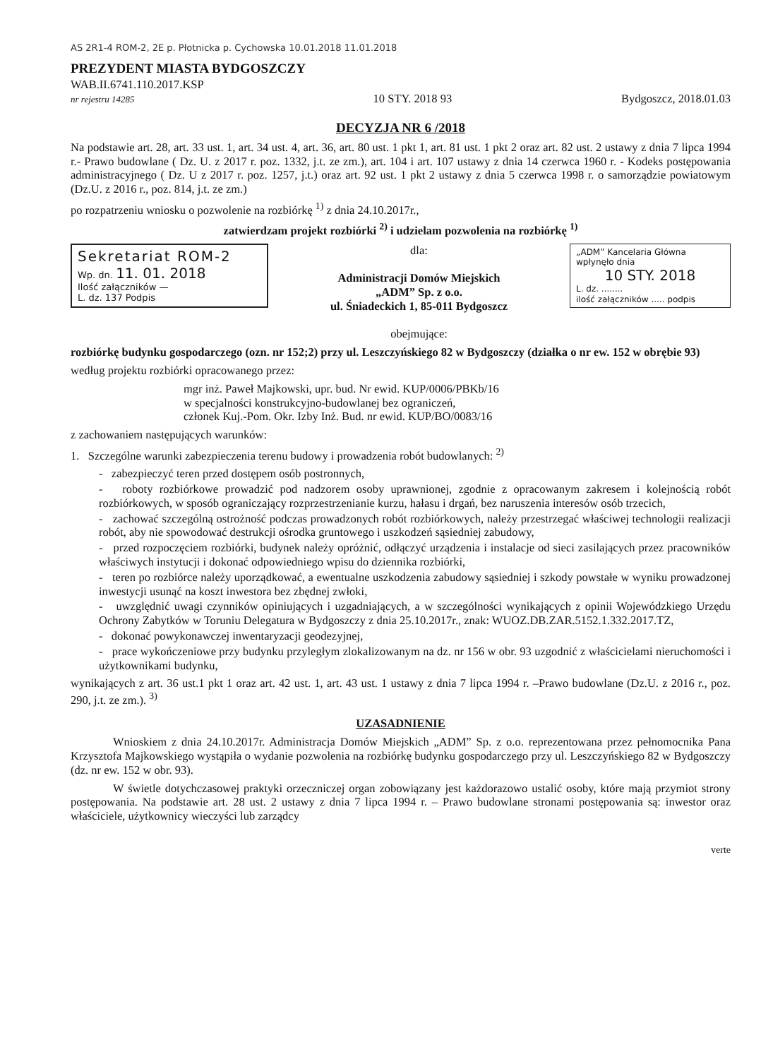AS 2R1-4 ROM-2, 2E p. Płotnicka p. Cychowska 10.01.2018 11.01.2018
PREZYDENT MIASTA BYDGOSZCZY
WAB.II.6741.110.2017.KSP
nr rejestru 14285
10 STY. 2018 93
Bydgoszcz, 2018.01.03
DECYZJA NR 6 /2018
Na podstawie art. 28, art. 33 ust. 1, art. 34 ust. 4, art. 36, art. 80 ust. 1 pkt 1, art. 81 ust. 1 pkt 2 oraz art. 82 ust. 2 ustawy z dnia 7 lipca 1994 r.- Prawo budowlane ( Dz. U. z 2017 r. poz. 1332, j.t. ze zm.), art. 104 i art. 107 ustawy z dnia 14 czerwca 1960 r. - Kodeks postępowania administracyjnego ( Dz. U z 2017 r. poz. 1257, j.t.) oraz art. 92 ust. 1 pkt 2 ustawy z dnia 5 czerwca 1998 r. o samorządzie powiatowym (Dz.U. z 2016 r., poz. 814, j.t. ze zm.)
po rozpatrzeniu wniosku o pozwolenie na rozbiórkę <sup>1)</sup> z dnia 24.10.2017r.,
zatwierdzam projekt rozbiórki <sup>2)</sup> i udzielam pozwolenia na rozbiórkę <sup>1)</sup>
Sekretariat ROM-2
Wp. dn. 11. 01. 2018
Ilość załączników —
L. dz. 137 Podpis
dla:
Administracji Domów Miejskich
„ADM” Sp. z o.o.
ul. Śniadeckich 1, 85-011 Bydgoszcz
obejmujące:
„ADM” Kancelaria Główna wpłynęło dnia
10 STY. 2018
L. dz. ........
ilość załączników ..... podpis
rozbiórkę budynku gospodarczego (ozn. nr 152;2) przy ul. Leszczyńskiego 82 w Bydgoszczy (działka o nr ew. 152 w obrębie 93)
według projektu rozbiórki opracowanego przez:
mgr inż. Paweł Majkowski, upr. bud. Nr ewid. KUP/0006/PBKb/16
w specjalności konstrukcyjno-budowlanej bez ograniczeń,
członek Kuj.-Pom. Okr. Izby Inż. Bud. nr ewid. KUP/BO/0083/16
z zachowaniem następujących warunków:
1. Szczególne warunki zabezpieczenia terenu budowy i prowadzenia robót budowlanych: <sup>2)</sup>
- zabezpieczyć teren przed dostępem osób postronnych,
- roboty rozbiórkowe prowadzić pod nadzorem osoby uprawnionej, zgodnie z opracowanym zakresem i kolejnością robót rozbiórkowych, w sposób ograniczający rozprzestrzenianie kurzu, hałasu i drgań, bez naruszenia interesów osób trzecich,
- zachować szczególną ostrożność podczas prowadzonych robót rozbiórkowych, należy przestrzegać właściwej technologii realizacji robót, aby nie spowodować destrukcji ośrodka gruntowego i uszkodzeń sąsiedniej zabudowy,
- przed rozpoczęciem rozbiórki, budynek należy opróżnić, odłączyć urządzenia i instalacje od sieci zasilających przez pracowników właściwych instytucji i dokonać odpowiedniego wpisu do dziennika rozbiórki,
- teren po rozbiórce należy uporządkować, a ewentualne uszkodzenia zabudowy sąsiedniej i szkody powstałe w wyniku prowadzonej inwestycji usunąć na koszt inwestora bez zbędnej zwłoki,
- uwzględnić uwagi czynników opiniujących i uzgadniających, a w szczególności wynikających z opinii Wojewódzkiego Urzędu Ochrony Zabytków w Toruniu Delegatura w Bydgoszczy z dnia 25.10.2017r., znak: WUOZ.DB.ZAR.5152.1.332.2017.TZ,
- dokonać powykonawczej inwentaryzacji geodezyjnej,
- prace wykończeniowe przy budynku przyległym zlokalizowanym na dz. nr 156 w obr. 93 uzgodnić z właścicielami nieruchomości i użytkownikami budynku,
wynikających z art. 36 ust.1 pkt 1 oraz art. 42 ust. 1, art. 43 ust. 1 ustawy z dnia 7 lipca 1994 r. –Prawo budowlane (Dz.U. z 2016 r., poz. 290, j.t. ze zm.). <sup>3)</sup>
UZASADNIENIE
Wnioskiem z dnia 24.10.2017r. Administracja Domów Miejskich „ADM” Sp. z o.o. reprezentowana przez pełnomocnika Pana Krzysztofa Majkowskiego wystąpiła o wydanie pozwolenia na rozbiórkę budynku gospodarczego przy ul. Leszczyńskiego 82 w Bydgoszczy (dz. nr ew. 152 w obr. 93).
W świetle dotychczasowej praktyki orzeczniczej organ zobowiązany jest każdorazowo ustalić osoby, które mają przymiot strony postępowania. Na podstawie art. 28 ust. 2 ustawy z dnia 7 lipca 1994 r. – Prawo budowlane stronami postępowania są: inwestor oraz właściciele, użytkownicy wieczyści lub zarządcy
verte